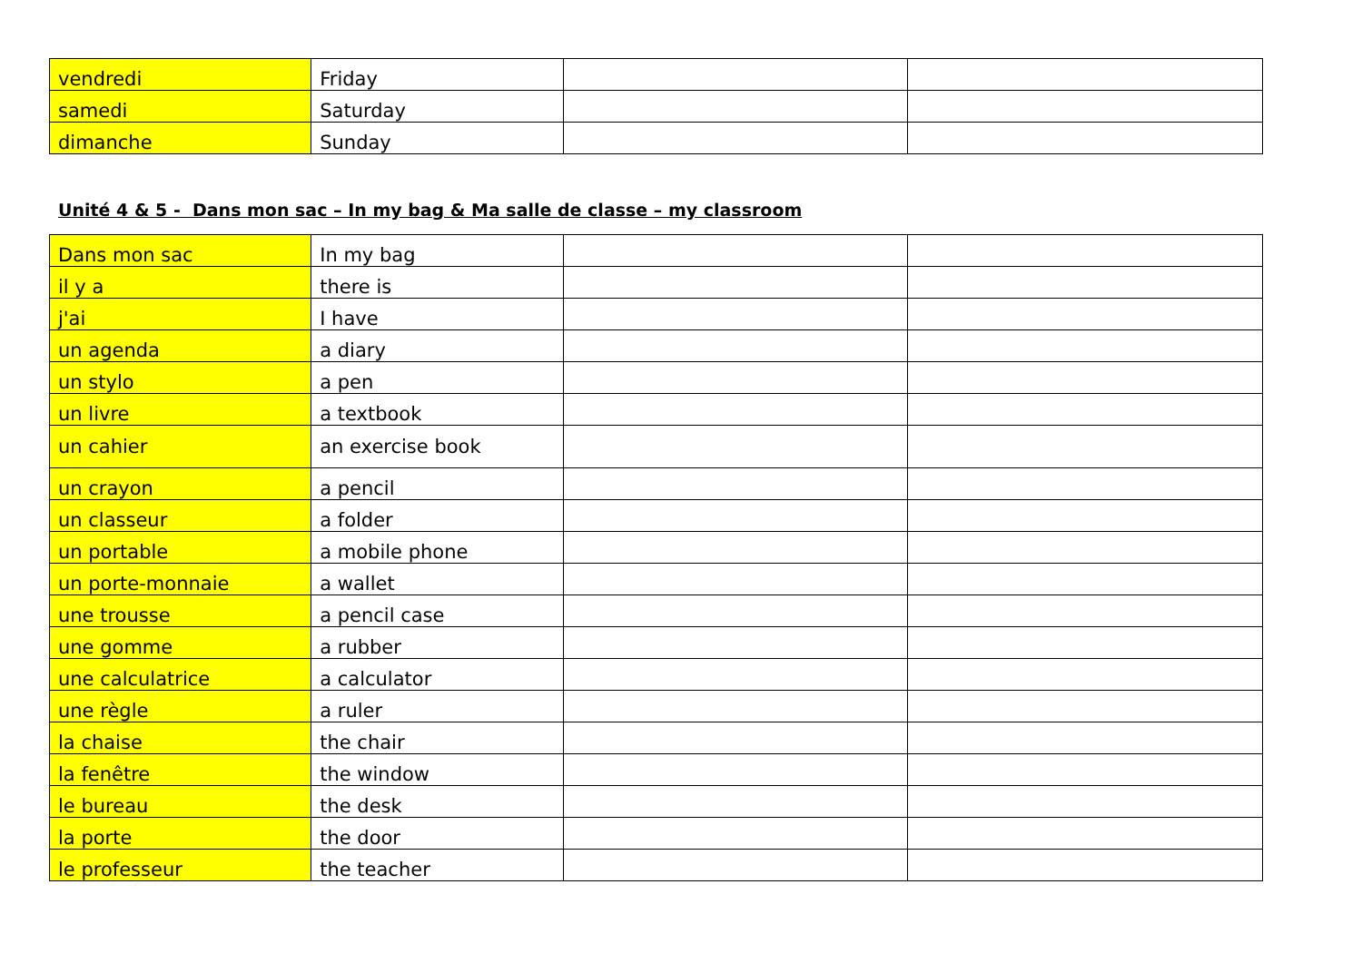| vendredi | Friday | | |
| samedi | Saturday | | |
| dimanche | Sunday | | |
Unité 4 & 5 - Dans mon sac – In my bag & Ma salle de classe – my classroom
| Dans mon sac | In my bag | | |
| il y a | there is | | |
| j'ai | I have | | |
| un agenda | a diary | | |
| un stylo | a pen | | |
| un livre | a textbook | | |
| un cahier | an exercise book | | |
| un crayon | a pencil | | |
| un classeur | a folder | | |
| un portable | a mobile phone | | |
| un porte-monnaie | a wallet | | |
| une trousse | a pencil case | | |
| une gomme | a rubber | | |
| une calculatrice | a calculator | | |
| une règle | a ruler | | |
| la chaise | the chair | | |
| la fenêtre | the window | | |
| le bureau | the desk | | |
| la porte | the door | | |
| le professeur | the teacher | | |